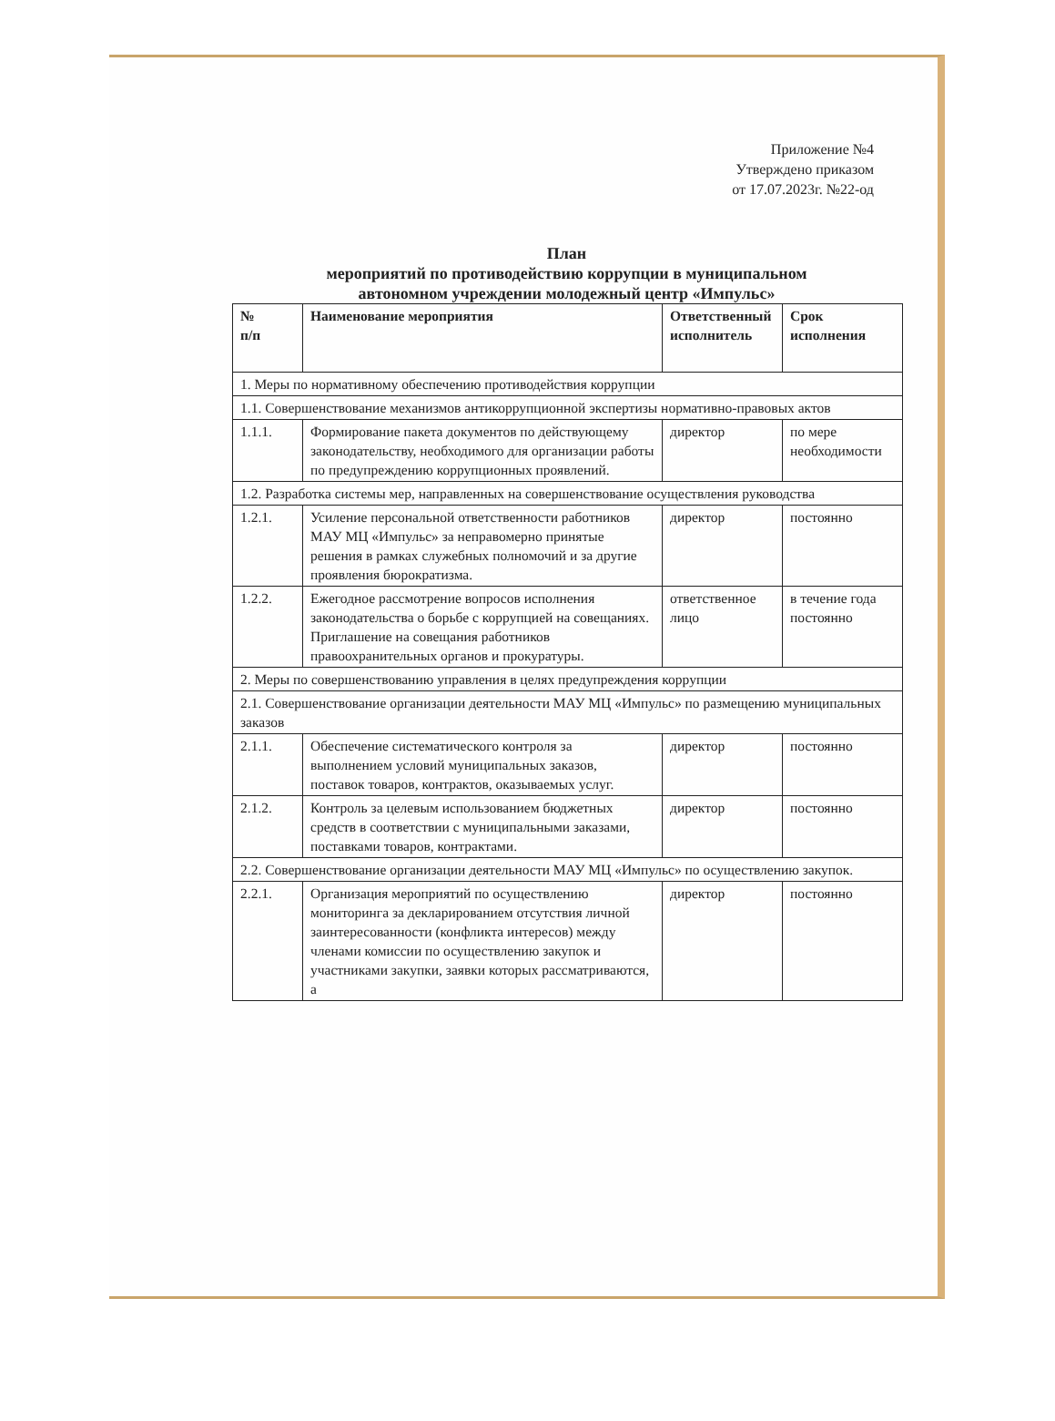Приложение №4
Утверждено приказом
от 17.07.2023г. №22-од
План
мероприятий по противодействию коррупции в муниципальном
автономном учреждении молодежный центр «Импульс»
| № п/п | Наименование мероприятия | Ответственный исполнитель | Срок исполнения |
| --- | --- | --- | --- |
| 1. Меры по нормативному обеспечению противодействия коррупции | | | |
| 1.1. Совершенствование механизмов антикоррупционной экспертизы нормативно-правовых актов | | | |
| 1.1.1. | Формирование пакета документов по действующему законодательству, необходимого для организации работы по предупреждению коррупционных проявлений. | директор | по мере необходимости |
| 1.2. Разработка системы мер, направленных на совершенствование осуществления руководства | | | |
| 1.2.1. | Усиление персональной ответственности работников МАУ МЦ «Импульс» за неправомерно принятые решения в рамках служебных полномочий и за другие проявления бюрократизма. | директор | постоянно |
| 1.2.2. | Ежегодное рассмотрение вопросов исполнения законодательства о борьбе с коррупцией на совещаниях. Приглашение на совещания работников правоохранительных органов и прокуратуры. | ответственное лицо | в течение года постоянно |
| 2. Меры по совершенствованию управления в целях предупреждения коррупции | | | |
| 2.1. Совершенствование организации деятельности МАУ МЦ «Импульс» по размещению муниципальных заказов | | | |
| 2.1.1. | Обеспечение систематического контроля за выполнением условий муниципальных заказов, поставок товаров, контрактов, оказываемых услуг. | директор | постоянно |
| 2.1.2. | Контроль за целевым использованием бюджетных средств в соответствии с муниципальными заказами, поставками товаров, контрактами. | директор | постоянно |
| 2.2. Совершенствование организации деятельности МАУ МЦ «Импульс» по осуществлению закупок. | | | |
| 2.2.1. | Организация мероприятий по осуществлению мониторинга за декларированием отсутствия личной заинтересованности (конфликта интересов) между членами комиссии по осуществлению закупок и участниками закупки, заявки которых рассматриваются, а | директор | постоянно |